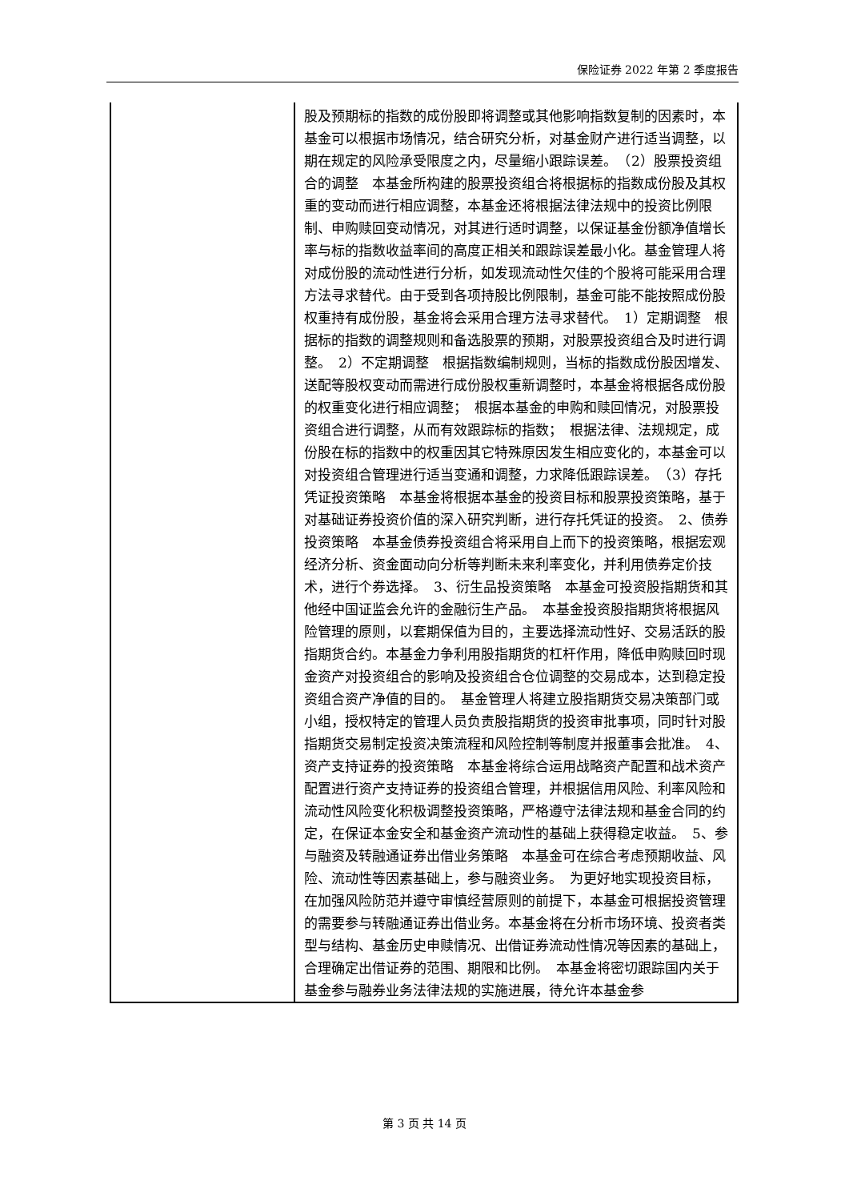保险证券 2022 年第 2 季度报告
| | 股及预期标的指数的成份股即将调整或其他影响指数复制的因素时，本基金可以根据市场情况，结合研究分析，对基金财产进行适当调整，以期在规定的风险承受限度之内，尽量缩小跟踪误差。 （2）股票投资组合的调整 本基金所构建的股票投资组合将根据标的指数成份股及其权重的变动而进行相应调整，本基金还将根据法律法规中的投资比例限制、申购赎回变动情况，对其进行适时调整，以保证基金份额净值增长率与标的指数收益率间的高度正相关和跟踪误差最小化。基金管理人将对成份股的流动性进行分析，如发现流动性欠佳的个股将可能采用合理方法寻求替代。由于受到各项持股比例限制，基金可能不能按照成份股权重持有成份股，基金将会采用合理方法寻求替代。 1）定期调整 根据标的指数的调整规则和备选股票的预期，对股票投资组合及时进行调整。 2）不定期调整 根据指数编制规则，当标的指数成份股因增发、送配等股权变动而需进行成份股权重新调整时，本基金将根据各成份股的权重变化进行相应调整； 根据本基金的申购和赎回情况，对股票投资组合进行调整，从而有效跟踪标的指数； 根据法律、法规规定，成份股在标的指数中的权重因其它特殊原因发生相应变化的，本基金可以对投资组合管理进行适当变通和调整，力求降低跟踪误差。 （3）存托凭证投资策略 本基金将根据本基金的投资目标和股票投资策略，基于对基础证券投资价值的深入研究判断，进行存托凭证的投资。 2、债券投资策略 本基金债券投资组合将采用自上而下的投资策略，根据宏观经济分析、资金面动向分析等判断未来利率变化，并利用债券定价技术，进行个券选择。 3、衍生品投资策略 本基金可投资股指期货和其他经中国证监会允许的金融衍生产品。 本基金投资股指期货将根据风险管理的原则，以套期保值为目的，主要选择流动性好、交易活跃的股指期货合约。本基金力争利用股指期货的杠杆作用，降低申购赎回时现金资产对投资组合的影响及投资组合仓位调整的交易成本，达到稳定投资组合资产净值的目的。 基金管理人将建立股指期货交易决策部门或小组，授权特定的管理人员负责股指期货的投资审批事项，同时针对股指期货交易制定投资决策流程和风险控制等制度并报董事会批准。 4、资产支持证券的投资策略 本基金将综合运用战略资产配置和战术资产配置进行资产支持证券的投资组合管理，并根据信用风险、利率风险和流动性风险变化积极调整投资策略，严格遵守法律法规和基金合同的约定，在保证本金安全和基金资产流动性的基础上获得稳定收益。 5、参与融资及转融通证券出借业务策略 本基金可在综合考虑预期收益、风险、流动性等因素基础上，参与融资业务。 为更好地实现投资目标，在加强风险防范并遵守审慎经营原则的前提下，本基金可根据投资管理的需要参与转融通证券出借业务。本基金将在分析市场环境、投资者类型与结构、基金历史申赎情况、出借证券流动性情况等因素的基础上，合理确定出借证券的范围、期限和比例。 本基金将密切跟踪国内关于基金参与融券业务法律法规的实施进展，待允许本基金参 |
第 3 页 共 14 页